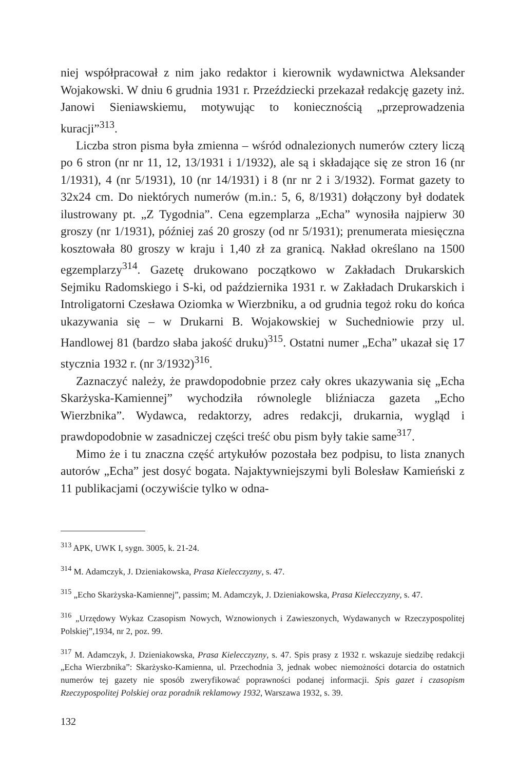niej współpracował z nim jako redaktor i kierownik wydawnictwa Aleksander Wojakowski. W dniu 6 grudnia 1931 r. Przeździecki przekazał redakcję gazety inż. Janowi Sieniawskiemu, motywując to koniecznością „przeprowadzenia kuracji”<sup>313</sup>.
Liczba stron pisma była zmienna – wśród odnalezionych numerów cztery liczą po 6 stron (nr nr 11, 12, 13/1931 i 1/1932), ale są i składające się ze stron 16 (nr 1/1931), 4 (nr 5/1931), 10 (nr 14/1931) i 8 (nr nr 2 i 3/1932). Format gazety to 32x24 cm. Do niektórych numerów (m.in.: 5, 6, 8/1931) dołączony był dodatek ilustrowany pt. „Z Tygodnia”. Cena egzemplarza „Echa” wynosiła najpierw 30 groszy (nr 1/1931), później zaś 20 groszy (od nr 5/1931); prenumerata miesięczna kosztowała 80 groszy w kraju i 1,40 zł za granicą. Nakład określano na 1500 egzemplarzy<sup>314</sup>. Gazetę drukowano początkowo w Zakładach Drukarskich Sejmiku Radomskiego i S-ki, od października 1931 r. w Zakładach Drukarskich i Introligatorni Czesława Oziomka w Wierzbniku, a od grudnia tegoż roku do końca ukazywania się – w Drukarni B. Wojakowskiej w Suchedniowie przy ul. Handlowej 81 (bardzo słaba jakość druku)<sup>315</sup>. Ostatni numer „Echa” ukazał się 17 stycznia 1932 r. (nr 3/1932)<sup>316</sup>.
Zaznaczyć należy, że prawdopodobnie przez cały okres ukazywania się „Echa Skarżyska-Kamiennej” wychodziła równolegle bliźniacza gazeta „Echo Wierzbnika”. Wydawca, redaktorzy, adres redakcji, drukarnia, wygląd i prawdopodobnie w zasadniczej części treść obu pism były takie same<sup>317</sup>.
Mimo że i tu znaczna część artykułów pozostała bez podpisu, to lista znanych autorów „Echa” jest dosyć bogata. Najaktywniejszymi byli Bolesław Kamieński z 11 publikacjami (oczywiście tylko w odna-
<sup>313</sup> APK, UWK I, sygn. 3005, k. 21-24.
<sup>314</sup> M. Adamczyk, J. Dzieniakowska, Prasa Kielecczyzny, s. 47.
<sup>315</sup> „Echo Skarżyska-Kamiennej”, passim; M. Adamczyk, J. Dzieniakowska, Prasa Kielecczyzny, s. 47.
<sup>316</sup> „Urzędowy Wykaz Czasopism Nowych, Wznowionych i Zawieszonych, Wydawanych w Rzeczypospolitej Polskiej”,1934, nr 2, poz. 99.
<sup>317</sup> M. Adamczyk, J. Dzieniakowska, Prasa Kielecczyzny, s. 47. Spis prasy z 1932 r. wskazuje siedzibę redakcji „Echa Wierzbnika”: Skarżysko-Kamienna, ul. Przechodnia 3, jednak wobec niemożności dotarcia do ostatnich numerów tej gazety nie sposób zweryfikować poprawności podanej informacji. Spis gazet i czasopism Rzeczypospolitej Polskiej oraz poradnik reklamowy 1932, Warszawa 1932, s. 39.
132